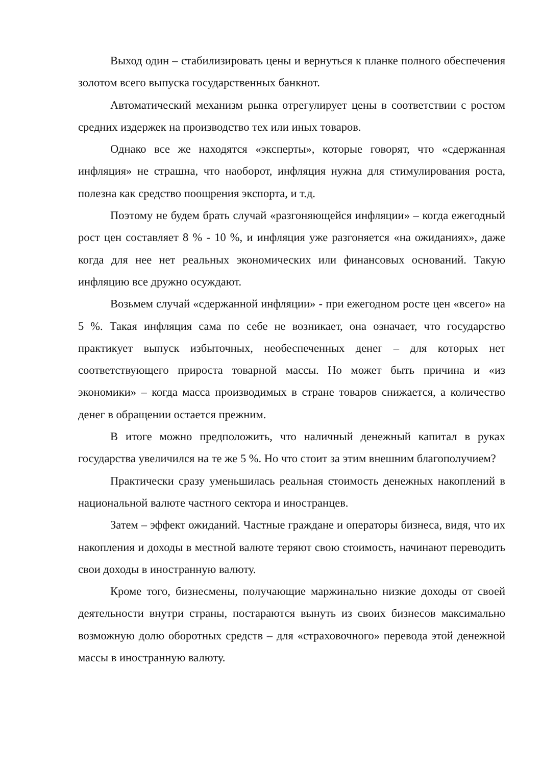Выход один – стабилизировать цены и вернуться к планке полного обеспечения золотом всего выпуска государственных банкнот.
Автоматический механизм рынка отрегулирует цены в соответствии с ростом средних издержек на производство тех или иных товаров.
Однако все же находятся «эксперты», которые говорят, что «сдержанная инфляция» не страшна, что наоборот, инфляция нужна для стимулирования роста, полезна как средство поощрения экспорта, и т.д.
Поэтому не будем брать случай «разгоняющейся инфляции» – когда ежегодный рост цен составляет 8 % - 10 %, и инфляция уже разгоняется «на ожиданиях», даже когда для нее нет реальных экономических или финансовых оснований. Такую инфляцию все дружно осуждают.
Возьмем случай «сдержанной инфляции» - при ежегодном росте цен «всего» на 5 %. Такая инфляция сама по себе не возникает, она означает, что государство практикует выпуск избыточных, необеспеченных денег – для которых нет соответствующего прироста товарной массы. Но может быть причина и «из экономики» – когда масса производимых в стране товаров снижается, а количество денег в обращении остается прежним.
В итоге можно предположить, что наличный денежный капитал в руках государства увеличился на те же 5 %. Но что стоит за этим внешним благополучием?
Практически сразу уменьшилась реальная стоимость денежных накоплений в национальной валюте частного сектора и иностранцев.
Затем – эффект ожиданий. Частные граждане и операторы бизнеса, видя, что их накопления и доходы в местной валюте теряют свою стоимость, начинают переводить свои доходы в иностранную валюту.
Кроме того, бизнесмены, получающие маржинально низкие доходы от своей деятельности внутри страны, постараются вынуть из своих бизнесов максимально возможную долю оборотных средств – для «страховочного» перевода этой денежной массы в иностранную валюту.